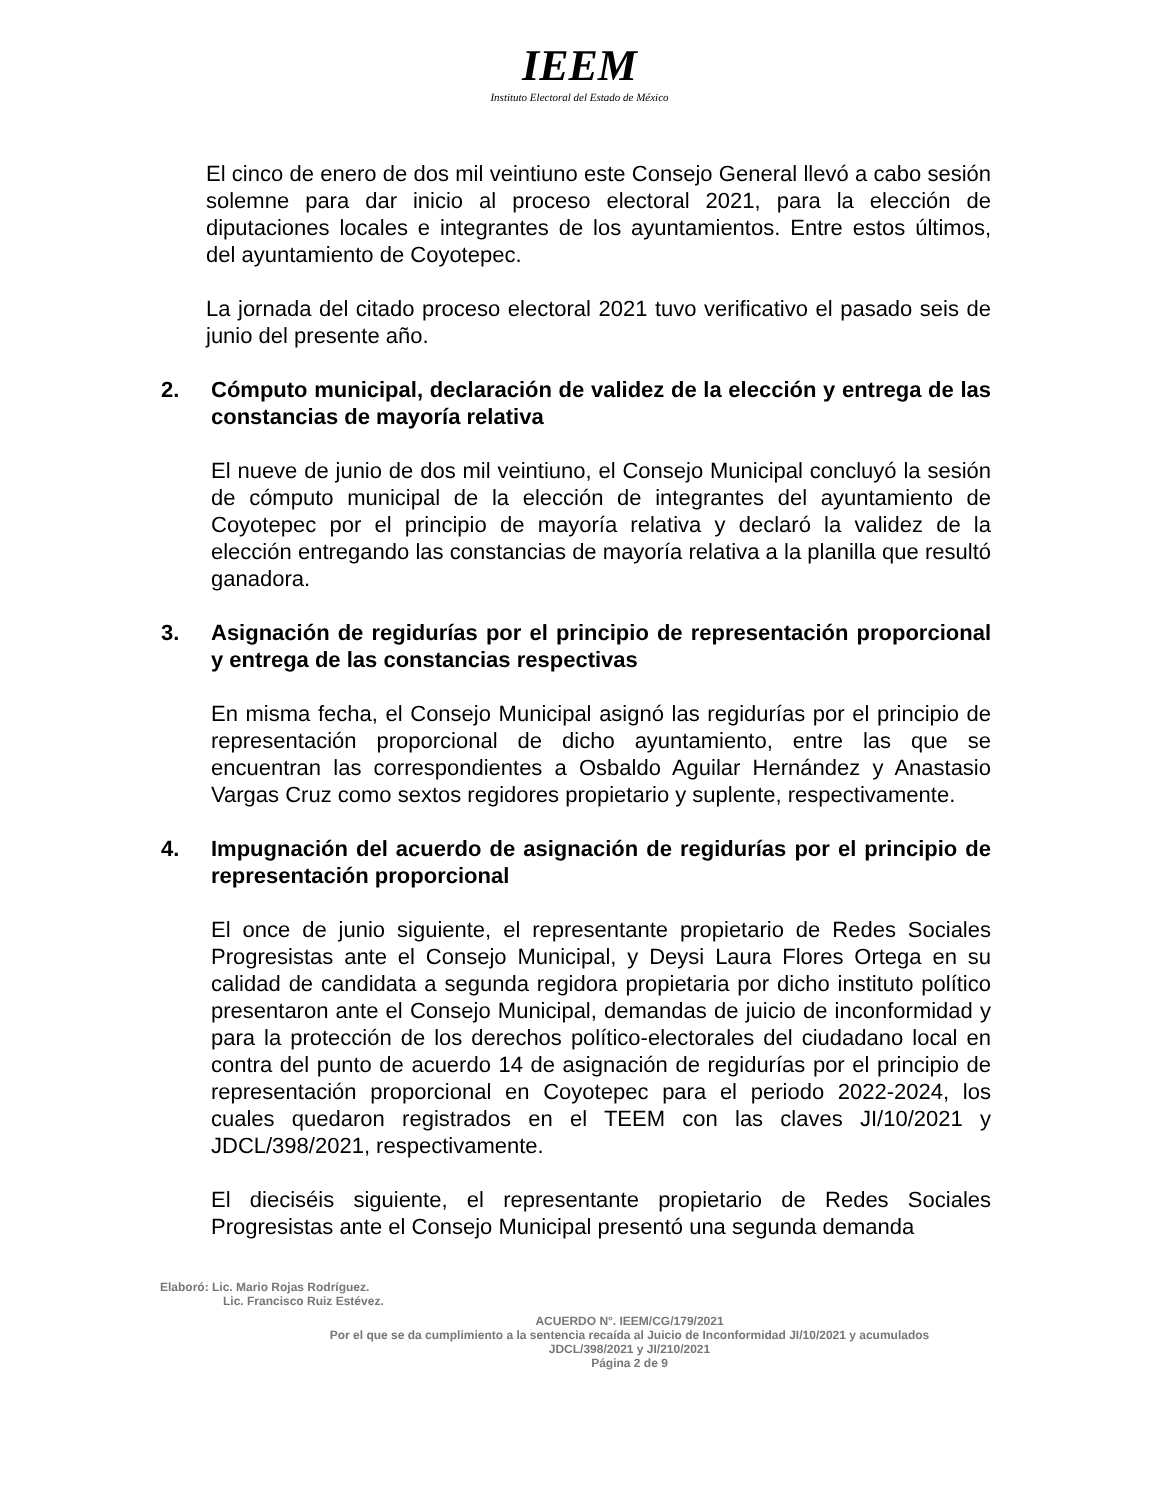IEEM
Instituto Electoral del Estado de México
El cinco de enero de dos mil veintiuno este Consejo General llevó a cabo sesión solemne para dar inicio al proceso electoral 2021, para la elección de diputaciones locales e integrantes de los ayuntamientos. Entre estos últimos, del ayuntamiento de Coyotepec.
La jornada del citado proceso electoral 2021 tuvo verificativo el pasado seis de junio del presente año.
2. Cómputo municipal, declaración de validez de la elección y entrega de las constancias de mayoría relativa
El nueve de junio de dos mil veintiuno, el Consejo Municipal concluyó la sesión de cómputo municipal de la elección de integrantes del ayuntamiento de Coyotepec por el principio de mayoría relativa y declaró la validez de la elección entregando las constancias de mayoría relativa a la planilla que resultó ganadora.
3. Asignación de regidurías por el principio de representación proporcional y entrega de las constancias respectivas
En misma fecha, el Consejo Municipal asignó las regidurías por el principio de representación proporcional de dicho ayuntamiento, entre las que se encuentran las correspondientes a Osbaldo Aguilar Hernández y Anastasio Vargas Cruz como sextos regidores propietario y suplente, respectivamente.
4. Impugnación del acuerdo de asignación de regidurías por el principio de representación proporcional
El once de junio siguiente, el representante propietario de Redes Sociales Progresistas ante el Consejo Municipal, y Deysi Laura Flores Ortega en su calidad de candidata a segunda regidora propietaria por dicho instituto político presentaron ante el Consejo Municipal, demandas de juicio de inconformidad y para la protección de los derechos político-electorales del ciudadano local en contra del punto de acuerdo 14 de asignación de regidurías por el principio de representación proporcional en Coyotepec para el periodo 2022-2024, los cuales quedaron registrados en el TEEM con las claves JI/10/2021 y JDCL/398/2021, respectivamente.
El dieciséis siguiente, el representante propietario de Redes Sociales Progresistas ante el Consejo Municipal presentó una segunda demanda
Elaboró: Lic. Mario Rojas Rodríguez.
Lic. Francisco Ruiz Estévez.
ACUERDO N°. IEEM/CG/179/2021
Por el que se da cumplimiento a la sentencia recaída al Juicio de Inconformidad JI/10/2021 y acumulados
JDCL/398/2021 y JI/210/2021
Página 2 de 9